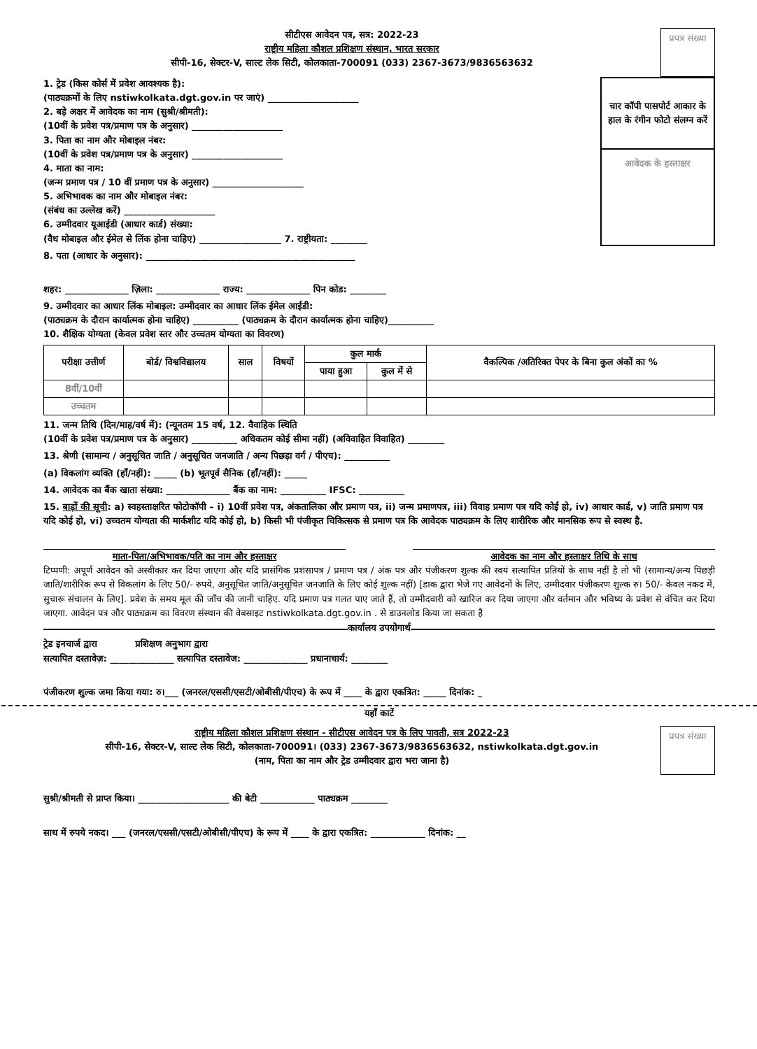सीटीएस आवेदन पत्र, सत्र: 2022-23
राष्ट्रीय महिला कौशल प्रशिक्षण संस्थान, भारत सरकार
सीपी-16, सेक्टर-V, साल्ट लेक सिटी, कोलकाता-700091 (033) 2367-3673/9836563632
प्रपत्र संख्या
1. ट्रेड (किस कोर्स में प्रवेश आवश्यक है):
(पाठ्यक्रमों के लिए nstiwkolkata.dgt.gov.in पर जाएं) ____________________
2. बड़े अक्षर में आवेदक का नाम (सुश्री/श्रीमती):
(10वीं के प्रवेश पत्र/प्रमाण पत्र के अनुसार) ____________________
3. पिता का नाम और मोबाइल नंबर:
(10वीं के प्रवेश पत्र/प्रमाण पत्र के अनुसार) ____________________
4. माता का नाम:
(जन्म प्रमाण पत्र / 10 वीं प्रमाण पत्र के अनुसार) ____________________
5. अभिभावक का नाम और मोबाइल नंबर:
(संबंध का उल्लेख करें) ____________________
6. उम्मीदवार यूआईडी (आधार कार्ड) संख्या:
(वैध मोबाइल और ईमेल से लिंक होना चाहिए) __________________ 7. राष्ट्रीयता: ________
चार कॉपी पासपोर्ट आकार के हाल के रंगीन फोटो संलग्न करें
आवेदक के हस्ताक्षर
8. पता (आधार के अनुसार): ______________________________________________
शहर: ______________ ज़िला: ______________ राज्य: ______________ पिन कोड: ________
9. उम्मीदवार का आधार लिंक मोबाइल: उम्मीदवार का आधार लिंक ईमेल आईडी:
(पाठ्यक्रम के दौरान कार्यात्मक होना चाहिए) __________ (पाठ्यक्रम के दौरान कार्यात्मक होना चाहिए)__________
10. शैक्षिक योग्यता (केवल प्रवेश स्तर और उच्चतम योग्यता का विवरण)
| परीक्षा उत्तीर्ण | बोर्ड/ विश्वविद्यालय | साल | विषयों | कुल मार्क | | वैकल्पिक /अतिरिक्त पेपर के बिना कुल अंकों का % |
| --- | --- | --- | --- | --- | --- | --- |
| | | | | पाया हुआ | कुल में से | |
| 8वीं/10वीं | | | | | | |
| उच्चतम | | | | | | |
11. जन्म तिथि (दिन/माह/वर्ष में): (न्यूनतम 15 वर्ष, 12. वैवाहिक स्थिति
(10वीं के प्रवेश पत्र/प्रमाण पत्र के अनुसार) __________ अधिकतम कोई सीमा नहीं) (अविवाहित विवाहित) ________
13. श्रेणी (सामान्य / अनुसूचित जाति / अनुसूचित जनजाति / अन्य पिछड़ा वर्ग / पीएच): __________
(a) विकलांग व्यक्ति (हाँ/नहीं): _____ (b) भूतपूर्व सैनिक (हाँ/नहीं): _____
14. आवेदक का बैंक खाता संख्या: ______________ बैंक का नाम: __________ IFSC: __________
15. बाड़ों की सूची: a) स्वहस्ताक्षरित फोटोकॉपी – i) 10वीं प्रवेश पत्र, अंकतालिका और प्रमाण पत्र, ii) जन्म प्रमाणपत्र, iii) विवाह प्रमाण पत्र यदि कोई हो, iv) आधार कार्ड, v) जाति प्रमाण पत्र यदि कोई हो, vi) उच्चतम योग्यता की मार्कशीट यदि कोई हो, b) किसी भी पंजीकृत चिकित्सक से प्रमाण पत्र कि आवेदक पाठ्यक्रम के लिए शारीरिक और मानसिक रूप से स्वस्थ है.
माता-पिता/अभिभावक/पति का नाम और हस्ताक्षर आवेदक का नाम और हस्ताक्षर तिथि के साथ
टिप्पणी: अपूर्ण आवेदन को अस्वीकार कर दिया जाएगा और यदि प्रासंगिक प्रशंसापत्र / प्रमाण पत्र / अंक पत्र और पंजीकरण शुल्क की स्वयं सत्यापित प्रतियों के साथ नहीं है तो भी (सामान्य/अन्य पिछड़ी जाति/शारीरिक रूप से विकलांग के लिए 50/- रुपये, अनुसूचित जाति/अनुसूचित जनजाति के लिए कोई शुल्क नहीं) [डाक द्वारा भेजे गए आवेदनों के लिए, उम्मीदवार पंजीकरण शुल्क रु। 50/- केवल नकद में, सुचारू संचालन के लिए]. प्रवेश के समय मूल की जाँच की जानी चाहिए. यदि प्रमाण पत्र गलत पाए जाते हैं, तो उम्मीदवारी को खारिज कर दिया जाएगा और वर्तमान और भविष्य के प्रवेश से वंचित कर दिया जाएगा. आवेदन पत्र और पाठ्यक्रम का विवरण संस्थान की वेबसाइट nstiwkolkata.dgt.gov.in . से डाउनलोड किया जा सकता है
कार्यालय उपयोगार्थ
ट्रेड इनचार्ज द्वारा प्रशिक्षण अनुभाग द्वारा
सत्यापित दस्तावेज़: ______________ सत्यापित दस्तावेज: ______________ प्रधानाचार्य: ________
पंजीकरण शुल्क जमा किया गया: रु।___ (जनरल/एससी/एसटी/ओबीसी/पीएच) के रूप में ____ के द्वारा एकत्रित: _____ दिनांक: _
यहाँ काटें
राष्ट्रीय महिला कौशल प्रशिक्षण संस्थान - सीटीएस आवेदन पत्र के लिए पावती, सत्र 2022-23
सीपी-16, सेक्टर-V, साल्ट लेक सिटी, कोलकाता-700091। (033) 2367-3673/9836563632, nstiwkolkata.dgt.gov.in
(नाम, पिता का नाम और ट्रेड उम्मीदवार द्वारा भरा जाना है)
प्रपत्र संख्या
सुश्री/श्रीमती से प्राप्त किया। ____________________ की बेटी ____________ पाठ्यक्रम ________
साथ में रुपये नकद। ___ (जनरल/एससी/एसटी/ओबीसी/पीएच) के रूप में ____ के द्वारा एकत्रित: ____________ दिनांक: __